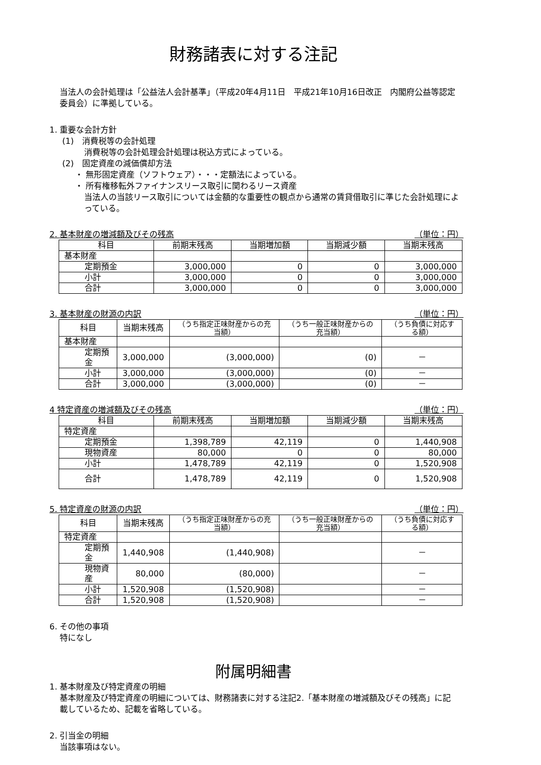財務諸表に対する注記
当法人の会計処理は「公益法人会計基準」（平成20年4月11日　平成21年10月16日改正　内閣府公益等認定委員会）に準拠している。
1. 重要な会計方針
(1)　消費税等の会計処理
消費税等の会計処理会計処理は税込方式によっている。
(2)　固定資産の減価償却方法
・ 無形固定資産（ソフトウェア）・・・定額法によっている。
・ 所有権移転外ファイナンスリース取引に関わるリース資産
当法人の当該リース取引については金額的な重要性の観点から通常の賃貸借取引に準じた会計処理によっている。
2. 基本財産の増減額及びその残高 （単位：円）
| 科目 | 前期末残高 | 当期増加額 | 当期減少額 | 当期末残高 |
| --- | --- | --- | --- | --- |
| 基本財産 | | | | |
| 定期預金 | 3,000,000 | 0 | 0 | 3,000,000 |
| 小計 | 3,000,000 | 0 | 0 | 3,000,000 |
| 合計 | 3,000,000 | 0 | 0 | 3,000,000 |
3. 基本財産の財源の内訳 （単位：円）
| 科目 | 当期末残高 | （うち指定正味財産からの充当額） | （うち一般正味財産からの充当額） | （うち負債に対応する額） |
| --- | --- | --- | --- | --- |
| 基本財産 | | | | |
| 定期預金 | 3,000,000 | (3,000,000) | (0) | － |
| 小計 | 3,000,000 | (3,000,000) | (0) | － |
| 合計 | 3,000,000 | (3,000,000) | (0) | － |
4 特定資産の増減額及びその残高 （単位：円）
| 科目 | 前期末残高 | 当期増加額 | 当期減少額 | 当期末残高 |
| --- | --- | --- | --- | --- |
| 特定資産 | | | | |
| 定期預金 | 1,398,789 | 42,119 | 0 | 1,440,908 |
| 現物資産 | 80,000 | 0 | 0 | 80,000 |
| 小計 | 1,478,789 | 42,119 | 0 | 1,520,908 |
| 合計 | 1,478,789 | 42,119 | 0 | 1,520,908 |
5. 特定資産の財源の内訳 （単位：円）
| 科目 | 当期末残高 | （うち指定正味財産からの充当額） | （うち一般正味財産からの充当額） | （うち負債に対応する額） |
| --- | --- | --- | --- | --- |
| 特定資産 | | | | |
| 定期預金 | 1,440,908 | (1,440,908) | | － |
| 現物資産 | 80,000 | (80,000) | | － |
| 小計 | 1,520,908 | (1,520,908) | | － |
| 合計 | 1,520,908 | (1,520,908) | | － |
6. その他の事項
特になし
附属明細書
1. 基本財産及び特定資産の明細
基本財産及び特定資産の明細については、財務諸表に対する注記2.「基本財産の増減額及びその残高」に記載しているため、記載を省略している。
2. 引当金の明細
当該事項はない。